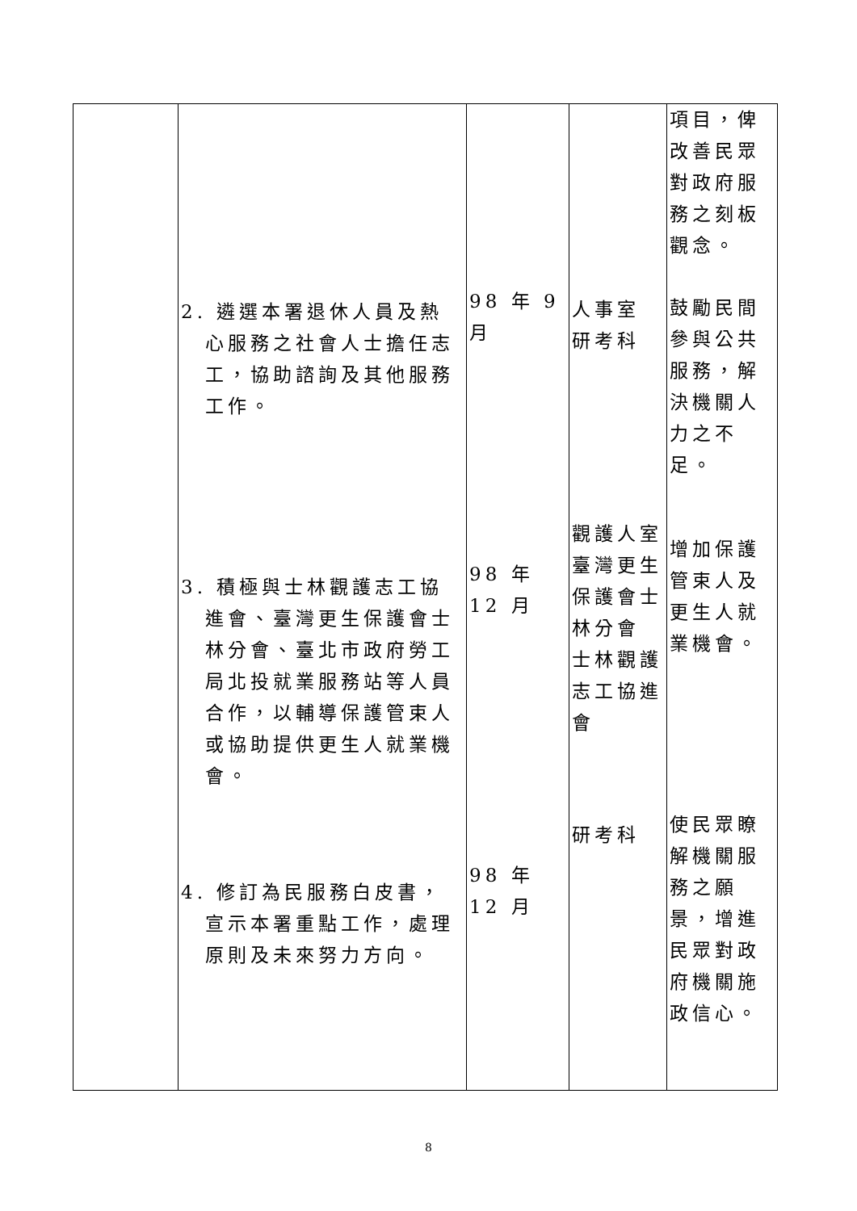| | 2. 遴選本署退休人員及熱心服務之社會人士擔任志工，協助諮詢及其他服務工作。 3. 積極與士林觀護志工協進會、臺灣更生保護會士林分會、臺北市政府勞工局北投就業服務站等人員合作，以輔導保護管束人或協助提供更生人就業機會。 4. 修訂為民服務白皮書，宣示本署重點工作，處理原則及未來努力方向。 | 98 年 9 月 98 年 12 月 98 年 12 月 | 人事室 研考科 觀護人室 臺灣更生保護會士林分會 士林觀護志工協進會 研考科 | 項目，俾改善民眾對政府服務之刻板觀念。 鼓勵民間參與公共服務，解決機關人力之不足。 增加保護管束人及更生人就業機會。 使民眾瞭解機關服務之願景，增進民眾對政府機關施政信心。 |
8